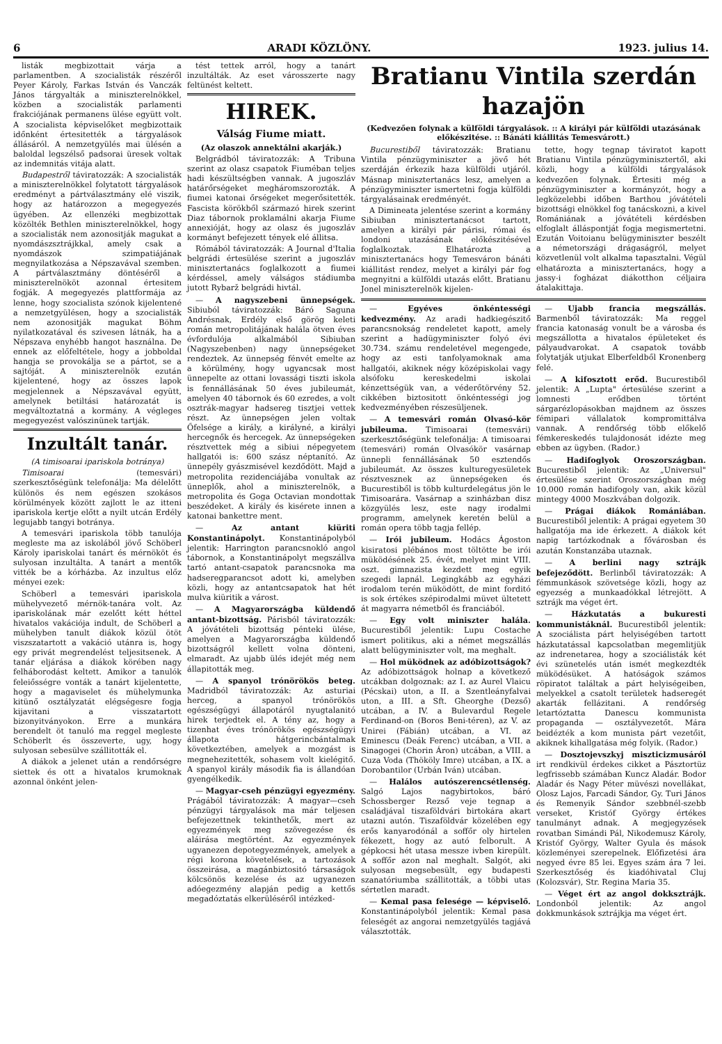6 ARADI KÖZLÖNY. 1923. julius 14.
listák megbizottait várja a parlamentben. A szocialisták részéről Peyer Károly, Farkas István és Vanczák János tárgyalták a miniszterelnökkel, közben a szocialisták parlamenti frakciójának permanens ülése együtt volt. A szocialista képviselőket megbizottaik időnként értesitették a tárgyalások állásáról. A nemzetgyülés mai ülésén a baloldal legszélső padsorai üresek voltak az indemnitás vitája alatt.
Budapestről táviratozzák: A szocialisták a miniszterelnökkel folytatott tárgyalások eredményt a pártválasztmány elé viszik, hogy az határozzon a megegyezés ügyében. Az ellenzéki megbizottak közölték Bethlen miniszterelnökkel, hogy a szocialisták nem azonositják magukat a nyomdászsztrájkkal, amely csak a nyomdászok szimpatiájának megnyilatkozása a Népszavával szemben. A pártválasztmány döntéséről a miniszterelnököt azonnal értesitem fogják. A megegyezés plattformája az lenne, hogy szocialista szónok kijelentené a nemzetgyülésen, hogy a szocialisták nem azonositják magukat Böhm nyilatkozatával és szivesen látnák, ha a Népszava enyhébb hangot használna. De ennek az előfeltétele, hogy a jobboldal hangja se provokálja se a pártot, se a sajtóját. A miniszterelnök ezután kijelentené, hogy az összes lapok megjelennek a Népszavával együtt, amelynek betiltási határozatát is megváltoztatná a kormány. A végleges megegyezést valószinünek tartják.
Inzultált tanár.
(A timisoarai ipariskola botránya)
Timisoarai (temesvári) szerkesztőségünk telefonálja: Ma délelőtt különös és nem egészen szokásos körülmények között zajlott le az itteni ipariskola kertje előtt a nyilt utcán Erdély legujabb tangyi botránya.
A temesvári ipariskola több tanulója megleste ma az iskolából jövő Schöberl Károly ipariskolai tanárt és mérnököt és sulyosan inzultálta. A tanárt a mentők vitték be a kórházba. Az inzultus előz ményei ezek:
Schöberl a temesvári ipariskola mühelyvezető mérnök-tanára volt. Az ipariskolának már ezelőtt kétt héttel hivatalos vakációja indult, de Schöberl a mühelyben tanult diákok közül ötöt viszszatartott a vakáció utánra is, hogy egy privát megrendelést teljesitsenek. A tanár eljárása a diákok körében nagy felháborodást keltett. Amikor a tanulók feleiősségre vonták a tanárt kijelentette, hogy a magaviselet és mühelymunka kitünő osztályzatát elégségesre fogja kijavitani a visszatartott bizonyitványokon. Erre a munkára berendelt öt tanuló ma reggel megleste Schöberlt és összeverte, ugy, hogy sulyosan sebesülve szállitották el.
A diákok a jelenet után a rendőrségre siettek és ott a hivatalos krumoknak azonnal önként jelen-
tést tettek arról, hogy a tanárt inzultálták. Az eset városszerte nagy feltünést keltett.
HIREK.
Válság Fiume miatt.
(Az olaszok annektálni akarják.)
Belgrádból táviratozzák: A Tribuna szerint az olasz csapatok Fiuméban teljes hadi készültségben vannak. A jugoszláv határőrségeket megháromszorozták. A fiumei katonai őrségeket megerősitették. Fascista körökből származó hirek szerint Diaz tábornok proklamálni akarja Fiume annexióját, hogy az olasz és jugoszláv kormányt befejezett tények elé állitsa.
Rómából táviratozzák: A Journal d'Italia belgrádi értesülése szerint a jugoszláv minisztertanács foglalkozott a fiumei kérdéssel, amely válságos stádiumba jutott Rybarž belgrádi hivtál.
— A nagyszebeni ünnepségek. Sibiuból táviratozzák: Báró Saguna Andrésnak, Erdély első görög keleti román metropolitájának halála ötven éves évfordulója alkalmából Sibiuban (Nagyszebenben) nagy ünnepségeket rendeztek. Az ünnepség fénvét emelte az a körülmény, hogy ugyancsak most ünnepelte az ottani lovassági tiszti iskola is fennállásának 50 éves jubileumát, amelyen 40 tábornok és 60 ezredes, a volt osztrák-magyar hadsereg tisztjei vettek részt. Az ünnepségen jelen voltak Őfelsége a király, a királyné, a királyi hercegnők és hercegek. Az ünnepségeken résztvettek még a sibiui népegyetem hallgatói is: 600 szász néptanító. Az ünnepély gyászmisével kezdődött. Majd a metropolita rezidenciájába vonultak az ünneplők, ahol a miniszterelnök, a metropolita és Goga Octavian mondottak beszédeket. A király és kisérete innen a katonai bankettre ment.
— Az antant kiüriti Konstantinápolyt. Konstantinápolyból jelentik: Harrington parancsnokló angol tábornok, a Konstantinápolyt megszállva tartó antant-csapatok parancsnoka ma hadseregparancsot adott ki, amelyben közli, hogy az antantcsapatok hat hét mulva kiüritik a várost.
— A Magyarországba küldendő antant-bizottság. Párisból táviratozzák: A jóvátételi bizottság pénteki ülése, amelyen a Magyarországba küldendő bizottságról kellett volna dönteni, elmaradt. Az ujabb ülés idejét még nem állapitották meg.
— A spanyol trónörökös beteg. Madridból táviratozzák: Az asturiai herceg, a spanyol trónörökös egészségügyi állapotáról nyugtalanitó hirek terjedtek el. A tény az, hogy a tizenhat éves trónörökös egészségügyi állapota hátgerincbántalmak következtében, amelyek a mozgást is megnehezitették, sohasem volt kielégitő. A spanyol király második fia is állandóan gyengélkedik.
— Magyar-cseh pénzügyi egyezmény. Prágából táviratozzák: A magyar—cseh pénzügyi tárgyalások ma már teljesen befejezettnek tekinthetők, mert az egyezmények meg szövegezése és aláirása megtörtént. Az egyezmények ugyanezen depotegyezmények, amelyek a régi korona követelések, a tartozások összeirása, a magánbiztositó társaságok kölcsönös kezelése és az ugyanezen adóegezmény alapján pedig a kettős megadóztatás elkerüléséről intézked-
Bratianu Vintila szerdán hazajön
(Kedvezően folynak a külföldi tárgyalások. :: A királyi pár külföldi utazásának előkészitése. :: Bánáti kiállitás Temesvárott.)
Bucurestiből táviratozzák: Bratianu Vintila pénzügyminiszter a jövő hét szerdáján érkezik haza külföldi utjáról. Másnap minisztertanács lesz, amelyen a pénzügyminiszter ismertetni fogja külföldi tárgyalásainak eredményét.
A Dimineata jelentése szerint a kormány Sibiuban minisztertanácsot tartott, amelyen a királyi pár párisi, római és londoni utazásának előkészitésével foglalkoztak. Elhatározta a minisztertanács hogy Temesváron bánáti kiállitást rendez, melyet a királyi pár fog megnyitni a külföldi utazás előtt. Bratianu Jonel miniszterelnök kijelen-
tette, hogy tegnap táviratot kapott Bratianu Vintila pénzügyminisztertől, aki közli, hogy a külföldi tárgyalások kedvezően folynak. Értesiti még a pénzügyminiszter a kormányzót, hogy a legközelebbi időben Barthou jóvátételi bizottsági elnökkel fog tanácskozni, a kivel Romániának a jóvátételi kérdésben elfoglalt álláspontját fogja megismertetni. Ezután Voitoianu belügyminiszter beszélt a németországi drágaságról, melyet közvetlenül volt alkalma tapasztalni. Végül elhatározta a minisztertanács, hogy a jassy-i fogházat diákotthon céljaira átalakittaja.
— Egyéves önkéntességi kedvezmény. Az aradi hadkiegészitő parancsnokság rendeletet kapott, amely szerint a hadügyminiszter folyó évi 30.734. számu rendeletével megengede, hogy az esti tanfolyamoknak ama hallgatói, akiknek négy középiskolai vagy alsófoku kereskedelmi iskolai kénzettségük van, a véderőtörvény 52. cikkében biztositott önkéntességi jog kedvezményében részesüljenek.
— A temesvári román Olvasó-kör jubileuma. Timisoarai (temesvári) szerkesztőségünk telefonálja: A timisoarai (temesvári) román Olvasókör vasárnap ünnepli fennállásának 50 esztendős jubileumát. Az összes kulturegyesületek résztvesznek az ünnepségeken és Bucurestiből is több kulturdelegátus jön le Timisoarára. Vasárnap a szinházban disz közgyülés lesz, este nagy irodalmi programm, amelynek keretén belül a román opera több tagja fellép.
— Irói jubileum. Hodács Ágoston kisiratosi plébános most töltötte be irói müködésének 25. évét, melyet mint VIII. oszt. gimnazista kezdett meg egyik szegedi lapnál. Legingkább az egyházi irodalom terén müködött, de mint forditó is sok értékes szépirodalmi müvet ültetett át magyarra németből és franciából.
— Egy volt miniszter halála. Bucurestiből jelentik: Lupu Costache ismert politikus, aki a német megszállás alatt belügyminiszter volt, ma meghalt.
— Hol müködnek az adóbizottságok? Az adóbizottságok holnap a következő utcákban dolgoznak: az I. az Aurel Vlaicu (Pécskai) uton, a II. a Szentleányfalvai uton, a III. a Sft. Gheorghe (Dezső) utcában, a IV. a Bulevardul Regele Ferdinand-on (Boros Beni-téren), az V. az Unirei (Fábián) utcában, a VI. az Eminescu (Deák Ferenc) utcában, a VII. a Sinagogei (Chorin Áron) utcában, a VIII. a Cuza Voda (Thököly Imre) utcában, a IX. a Dorobantilor (Urbán Iván) utcában.
— Halálos autószerencsétlenség. Salgó Lajos nagybirtokos, báró Schossberger Rezső veje tegnap a családjával tiszaföldvári birtokára akart utazni autón. Tiszaföldvár közelében egy erős kanyarodónál a soffőr oly hirtelen fékezett, hogy az autó felborult. A gépkocsi hét utasa messze ivben kirepült. A soffőr azon nal meghalt. Salgót, aki sulyosan megsebesült, egy budapesti szanatóriumba szállitották, a többi utas sértetlen maradt.
— Kemal pasa felesége — képviselő. Konstantinápolyból jelentik: Kemal pasa feleségét az angorai nemzetgyülés tagjává választották.
— Ujabb francia megszállás. Barmenből táviratozzák: Ma reggel francia katonaság vonult be a városba és megszállotta a hivatalos épületeket és pályaudvarokat. A csapatok tovább folytatják utjukat Elberfeldből Kronenberg felé.
— A kifosztott erőd. Bucurestiből jelentik: A „Lupta" értesülése szerint a lomnesti erődben történt sárgarézlopásokban majdnem az összes fémipari vállalatok kompromittálva vannak. A rendőrség több előkelő fémkereskedés tulajdonosát idézte meg ebben az ügyben. (Rador.)
— Hadifoglyok Oroszországban. Bucurestiből jelentik: Az „Universul" értesülése szerint Oroszországban még 10.000 román hadifogoly van, akik közül mintegy 4000 Moszkvában dolgozik.
— Prágai diákok Romániában. Bucurestiből jelentik: A prágai egyetem 30 hallgatója ma ide érkezett. A diákok két napig tartózkodnak a fővárosban és azután Konstanzába utaznak.
— A berlini nagy sztrájk befejeződött. Berlinből táviratozzák: A fémmunkások szövetsége közli, hogy az egyezség a munkaadókkal létrejött. A sztrájk ma véget ért.
— Házkutatás a bukuresti kommunistáknál. Bucurestiből jelentik: A szociálista párt helyiségében tartott házkutatással kapcsolatban megemlitjük az indrenetarea, hogy a szociálisták két évi szünetelés után ismét megkezdték müködésüket. A hatóságok számos röpiratot találtak a párt helyiségeiben, melyekkel a csatolt területek hadseregét akarták fellázitani. A rendőrség letartóztatta Danescu kommunista propaganda — osztályvezetőt. Mára beidézték a kom munista párt vezetőit, akiknek kihallgatása még folyik. (Rador.)
— Dosztojevszkyj miszticizmusáról irt rendkivül érdekes cikket a Pásztortüz legfrissebb számában Kuncz Aladár. Bodor Aladár és Nagy Péter müvészi novellákat, Olosz Lajos, Farcadi Sándor, Gy. Turi János és Remenyik Sándor szebbnél-szebb verseket, Kristóf György értékes tanulmányt adnak. A megjegyzések rovatban Simándi Pál, Nikodemusz Károly, Kristóf György, Walter Gyula és mások közleményei szerepelnek. Előfizetési ára negyed évre 85 lei. Egyes szám ára 7 lei. Szerkesztőség és kiadóhivatal Cluj (Kolozsvár), Str. Regina Maria 35.
— Véget ért az angol dokksztrájk. Londonból jelentik: Az angol dokkmunkások sztrájkja ma véget ért.